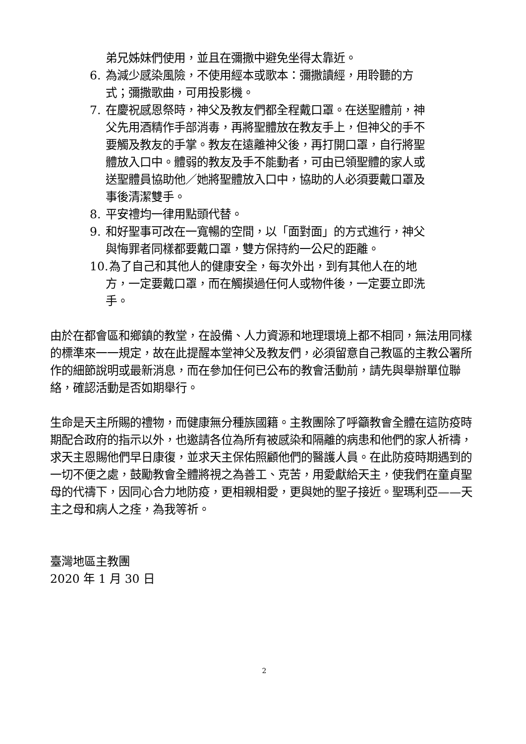弟兄姊妹們使用，並且在彌撒中避免坐得太靠近。
6. 為減少感染風險，不使用經本或歌本：彌撒讀經，用聆聽的方式；彌撒歌曲，可用投影機。
7. 在慶祝感恩祭時，神父及教友們都全程戴口罩。在送聖體前，神父先用酒精作手部消毒，再將聖體放在教友手上，但神父的手不要觸及教友的手掌。教友在遠離神父後，再打開口罩，自行將聖體放入口中。體弱的教友及手不能動者，可由已領聖體的家人或送聖體員協助他／她將聖體放入口中，協助的人必須要戴口罩及事後清潔雙手。
8. 平安禮均一律用點頭代替。
9. 和好聖事可改在一寬暢的空間，以「面對面」的方式進行，神父與悔罪者同樣都要戴口罩，雙方保持約一公尺的距離。
10. 為了自己和其他人的健康安全，每次外出，到有其他人在的地方，一定要戴口罩，而在觸摸過任何人或物件後，一定要立即洗手。
由於在都會區和鄉鎮的教堂，在設備、人力資源和地理環境上都不相同，無法用同樣的標準來一一規定，故在此提醒本堂神父及教友們，必須留意自己教區的主教公署所作的細節說明或最新消息，而在參加任何已公布的教會活動前，請先與舉辦單位聯絡，確認活動是否如期舉行。
生命是天主所賜的禮物，而健康無分種族國籍。主教團除了呼籲教會全體在這防疫時期配合政府的指示以外，也邀請各位為所有被感染和隔離的病患和他們的家人祈禱，求天主恩賜他們早日康復，並求天主保佑照顧他們的醫護人員。在此防疫時期遇到的一切不便之處，鼓勵教會全體將視之為善工、克苦，用愛獻給天主，使我們在童貞聖母的代禱下，因同心合力地防疫，更相親相愛，更與她的聖子接近。聖瑪利亞——天主之母和病人之痊，為我等祈。
臺灣地區主教團
2020 年 1 月 30 日
2